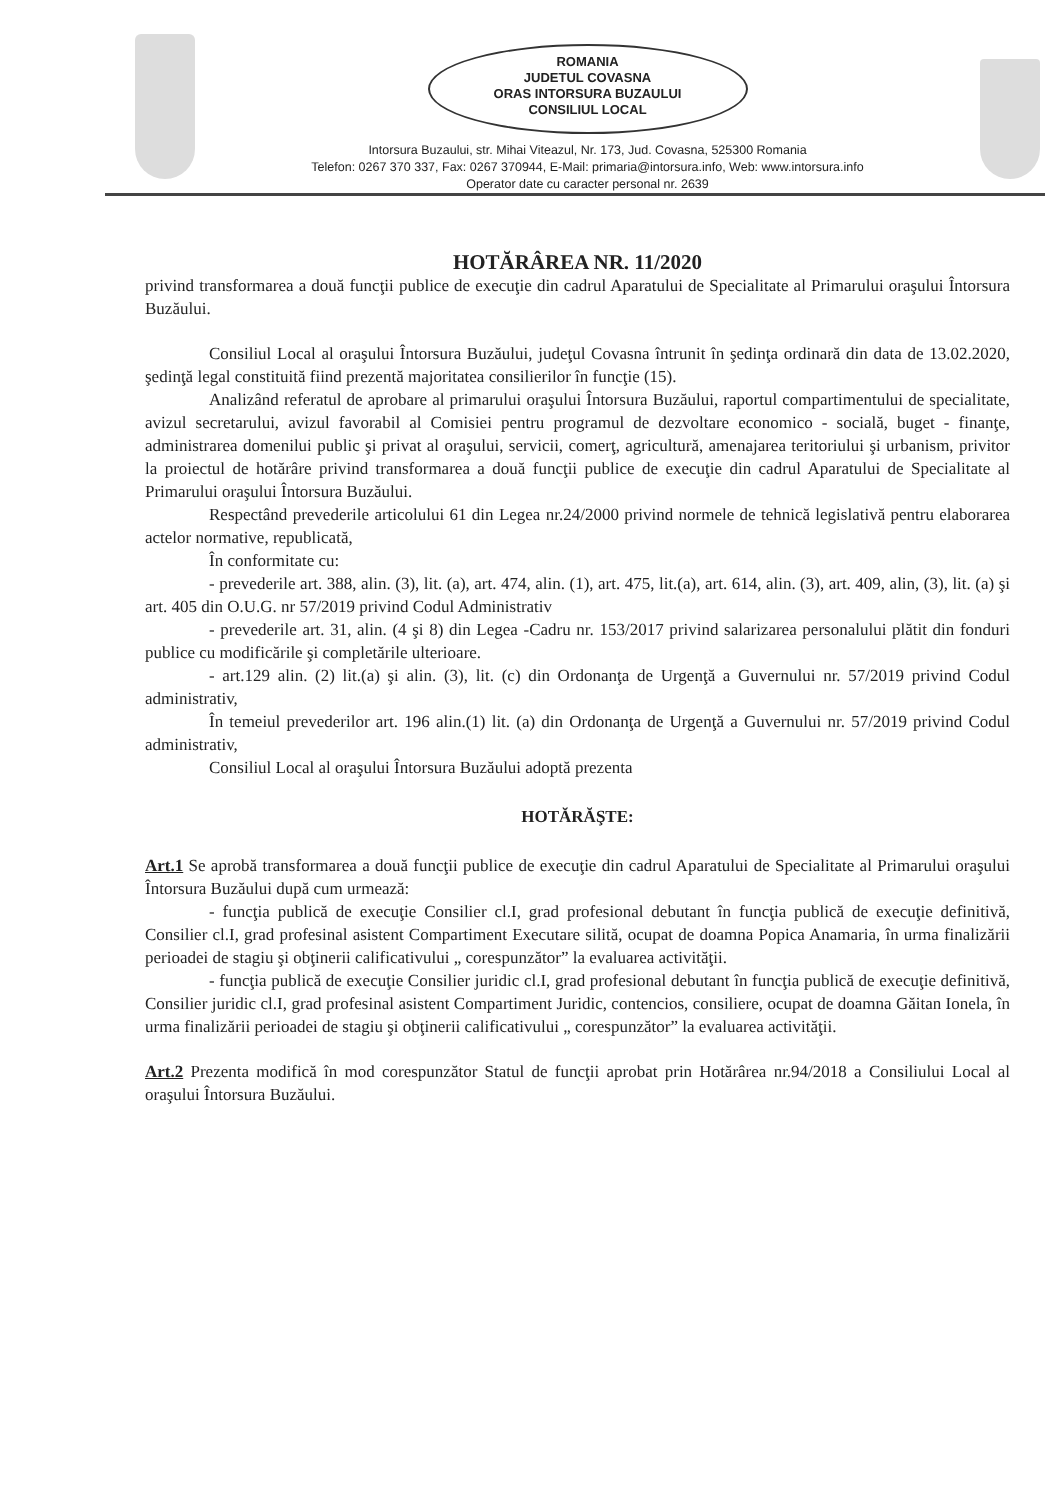ROMANIA
JUDETUL COVASNA
ORAS INTORSURA BUZAULUI
CONSILIUL LOCAL
Intorsura Buzaului, str. Mihai Viteazul, Nr. 173, Jud. Covasna, 525300 Romania
Telefon: 0267 370 337, Fax: 0267 370944, E-Mail: primaria@intorsura.info, Web: www.intorsura.info
Operator date cu caracter personal nr. 2639
HOTĂRÂREA NR. 11/2020
privind transformarea a două funcţii publice de execuţie din cadrul Aparatului de Specialitate al Primarului oraşului Întorsura Buzăului.
Consiliul Local al oraşului Întorsura Buzăului, judeţul Covasna întrunit în şedinţa ordinară din data de 13.02.2020, şedinţă legal constituită fiind prezentă majoritatea consilierilor în funcţie (15).
Analizând referatul de aprobare al primarului oraşului Întorsura Buzăului, raportul compartimentului de specialitate, avizul secretarului, avizul favorabil al Comisiei pentru programul de dezvoltare economico - socială, buget - finanţe, administrarea domenilui public şi privat al oraşului, servicii, comerţ, agricultură, amenajarea teritoriului şi urbanism, privitor la proiectul de hotărâre privind transformarea a două funcţii publice de execuţie din cadrul Aparatului de Specialitate al Primarului oraşului Întorsura Buzăului.
Respectând prevederile articolului 61 din Legea nr.24/2000 privind normele de tehnică legislativă pentru elaborarea actelor normative, republicată,
În conformitate cu:
- prevederile art. 388, alin. (3), lit. (a), art. 474, alin. (1), art. 475, lit.(a), art. 614, alin. (3), art. 409, alin, (3), lit. (a) şi art. 405 din O.U.G. nr 57/2019 privind Codul Administrativ
- prevederile art. 31, alin. (4 şi 8) din Legea -Cadru nr. 153/2017 privind salarizarea personalului plătit din fonduri publice cu modificările şi completările ulterioare.
- art.129 alin. (2) lit.(a) şi alin. (3), lit. (c) din Ordonanţa de Urgenţă a Guvernului nr. 57/2019 privind Codul administrativ,
În temeiul prevederilor art. 196 alin.(1) lit. (a) din Ordonanţa de Urgenţă a Guvernului nr. 57/2019 privind Codul administrativ,
Consiliul Local al oraşului Întorsura Buzăului adoptă prezenta
HOTĂRĂŞTE:
Art.1 Se aprobă transformarea a două funcţii publice de execuţie din cadrul Aparatului de Specialitate al Primarului oraşului Întorsura Buzăului după cum urmează:
- funcţia publică de execuţie Consilier cl.I, grad profesional debutant în funcţia publică de execuţie definitivă, Consilier cl.I, grad profesinal asistent Compartiment Executare silită, ocupat de doamna Popica Anamaria, în urma finalizării perioadei de stagiu şi obţinerii calificativului „ corespunzător” la evaluarea activităţii.
- funcţia publică de execuţie Consilier juridic cl.I, grad profesional debutant în funcţia publică de execuţie definitivă, Consilier juridic cl.I, grad profesinal asistent Compartiment Juridic, contencios, consiliere, ocupat de doamna Găitan Ionela, în urma finalizării perioadei de stagiu şi obţinerii calificativului „ corespunzător” la evaluarea activităţii.
Art.2 Prezenta modifică în mod corespunzător Statul de funcţii aprobat prin Hotărârea nr.94/2018 a Consiliului Local al oraşului Întorsura Buzăului.